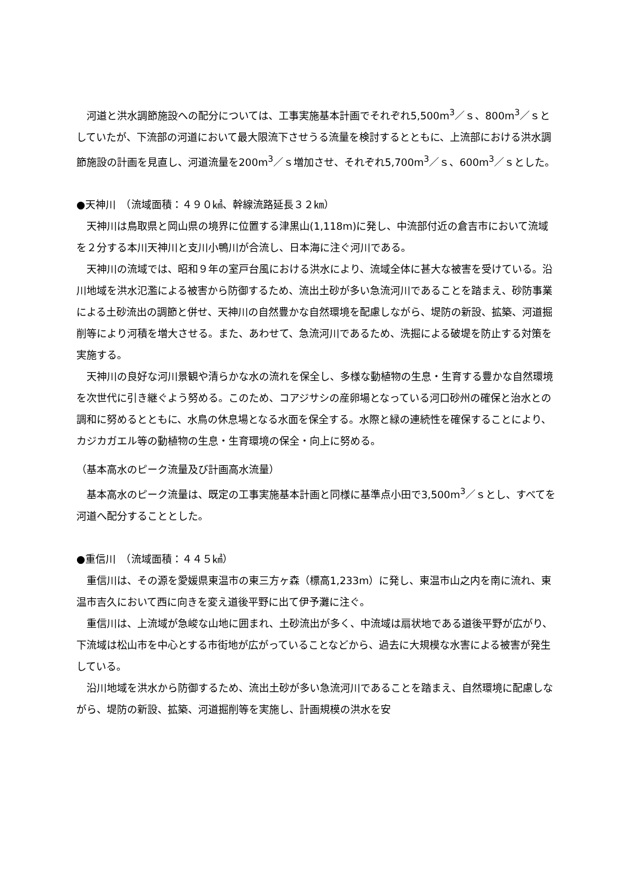河道と洪水調節施設への配分については、工事実施基本計画でそれぞれ5,500m<sup>3</sup>／ｓ、800m<sup>3</sup>／ｓとしていたが、下流部の河道において最大限流下させうる流量を検討するとともに、上流部における洪水調節施設の計画を見直し、河道流量を200m<sup>3</sup>／ｓ増加させ、それぞれ5,700m<sup>3</sup>／ｓ、600m<sup>3</sup>／ｓとした。
●天神川　（流域面積：４９０㎢、幹線流路延長３２㎞）
天神川は鳥取県と岡山県の境界に位置する津黒山(1,118m)に発し、中流部付近の倉吉市において流域を２分する本川天神川と支川小鴨川が合流し、日本海に注ぐ河川である。
天神川の流域では、昭和９年の室戸台風における洪水により、流域全体に甚大な被害を受けている。沿川地域を洪水氾濫による被害から防御するため、流出土砂が多い急流河川であることを踏まえ、砂防事業による土砂流出の調節と併せ、天神川の自然豊かな自然環境を配慮しながら、堤防の新設、拡築、河道掘削等により河積を増大させる。また、あわせて、急流河川であるため、洗掘による破堤を防止する対策を実施する。
天神川の良好な河川景観や清らかな水の流れを保全し、多様な動植物の生息・生育する豊かな自然環境を次世代に引き継ぐよう努める。このため、コアジサシの産卵場となっている河口砂州の確保と治水との調和に努めるとともに、水鳥の休息場となる水面を保全する。水際と緑の連続性を確保することにより、カジカガエル等の動植物の生息・生育環境の保全・向上に努める。
（基本高水のピーク流量及び計画高水流量）
基本高水のピーク流量は、既定の工事実施基本計画と同様に基準点小田で3,500m<sup>3</sup>／ｓとし、すべてを河道へ配分することとした。
●重信川　（流域面積：４４５㎢）
重信川は、その源を愛媛県東温市の東三方ヶ森（標高1,233m）に発し、東温市山之内を南に流れ、東温市吉久において西に向きを変え道後平野に出て伊予灘に注ぐ。
重信川は、上流域が急峻な山地に囲まれ、土砂流出が多く、中流域は扇状地である道後平野が広がり、下流域は松山市を中心とする市街地が広がっていることなどから、過去に大規模な水害による被害が発生している。
沿川地域を洪水から防御するため、流出土砂が多い急流河川であることを踏まえ、自然環境に配慮しながら、堤防の新設、拡築、河道掘削等を実施し、計画規模の洪水を安